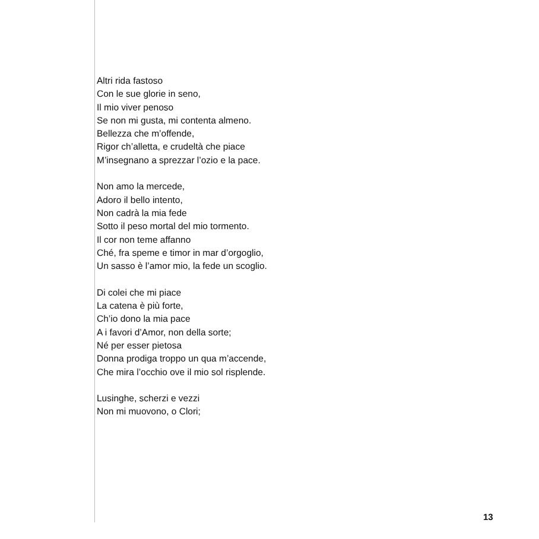Altri rida fastoso
Con le sue glorie in seno,
Il mio viver penoso
Se non mi gusta, mi contenta almeno.
Bellezza che m’offende,
Rigor ch’alletta, e crudeltà che piace
M’insegnano a sprezzar l’ozio e la pace.
Non amo la mercede,
Adoro il bello intento,
Non cadrà la mia fede
Sotto il peso mortal del mio tormento.
Il cor non teme affanno
Ché, fra speme e timor in mar d’orgoglio,
Un sasso è l’amor mio, la fede un scoglio.
Di colei che mi piace
La catena è più forte,
Ch’io dono la mia pace
A i favori d’Amor, non della sorte;
Né per esser pietosa
Donna prodiga troppo un qua m’accende,
Che mira l’occhio ove il mio sol risplende.
Lusinghe, scherzi e vezzi
Non mi muovono, o Clori;
13